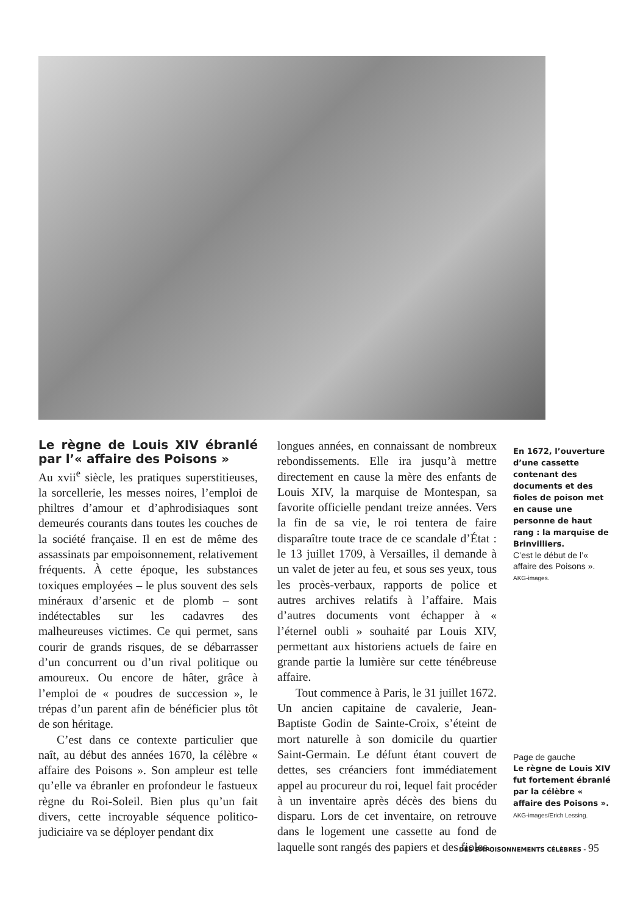Le règne de Louis XIV ébranlé par l’« affaire des Poisons »
Au xvii<sup>e</sup> siècle, les pratiques superstitieuses, la sorcellerie, les messes noires, l’emploi de philtres d’amour et d’aphrodisiaques sont demeurés courants dans toutes les couches de la société française. Il en est de même des assassinats par empoisonnement, relativement fréquents. À cette époque, les substances toxiques employées – le plus souvent des sels minéraux d’arsenic et de plomb – sont indétectables sur les cadavres des malheureuses victimes. Ce qui permet, sans courir de grands risques, de se débarrasser d’un concurrent ou d’un rival politique ou amoureux. Ou encore de hâter, grâce à l’emploi de « poudres de succession », le trépas d’un parent afin de bénéficier plus tôt de son héritage.
C’est dans ce contexte particulier que naît, au début des années 1670, la célèbre « affaire des Poisons ». Son ampleur est telle qu’elle va ébranler en profondeur le fastueux règne du Roi-Soleil. Bien plus qu’un fait divers, cette incroyable séquence politico-judiciaire va se déployer pendant dix
longues années, en connaissant de nombreux rebondissements. Elle ira jusqu’à mettre directement en cause la mère des enfants de Louis XIV, la marquise de Montespan, sa favorite officielle pendant treize années. Vers la fin de sa vie, le roi tentera de faire disparaître toute trace de ce scandale d’État : le 13 juillet 1709, à Versailles, il demande à un valet de jeter au feu, et sous ses yeux, tous les procès-verbaux, rapports de police et autres archives relatifs à l’affaire. Mais d’autres documents vont échapper à « l’éternel oubli » souhaité par Louis XIV, permettant aux historiens actuels de faire en grande partie la lumière sur cette ténébreuse affaire.
Tout commence à Paris, le 31 juillet 1672. Un ancien capitaine de cavalerie, Jean-Baptiste Godin de Sainte-Croix, s’éteint de mort naturelle à son domicile du quartier Saint-Germain. Le défunt étant couvert de dettes, ses créanciers font immédiatement appel au procureur du roi, lequel fait procéder à un inventaire après décès des biens du disparu. Lors de cet inventaire, on retrouve dans le logement une cassette au fond de laquelle sont rangés des papiers et des fioles.
En 1672, l’ouverture d’une cassette contenant des documents et des fioles de poison met en cause une personne de haut rang : la marquise de Brinvilliers.
C’est le début de l’« affaire des Poisons ».
AKG-images.
Page de gauche
Le règne de Louis XIV fut fortement ébranlé par la célèbre « affaire des Poisons ».
AKG-images/Erich Lessing.
DES EMPOISONNEMENTS CÉLÈBRES - 95